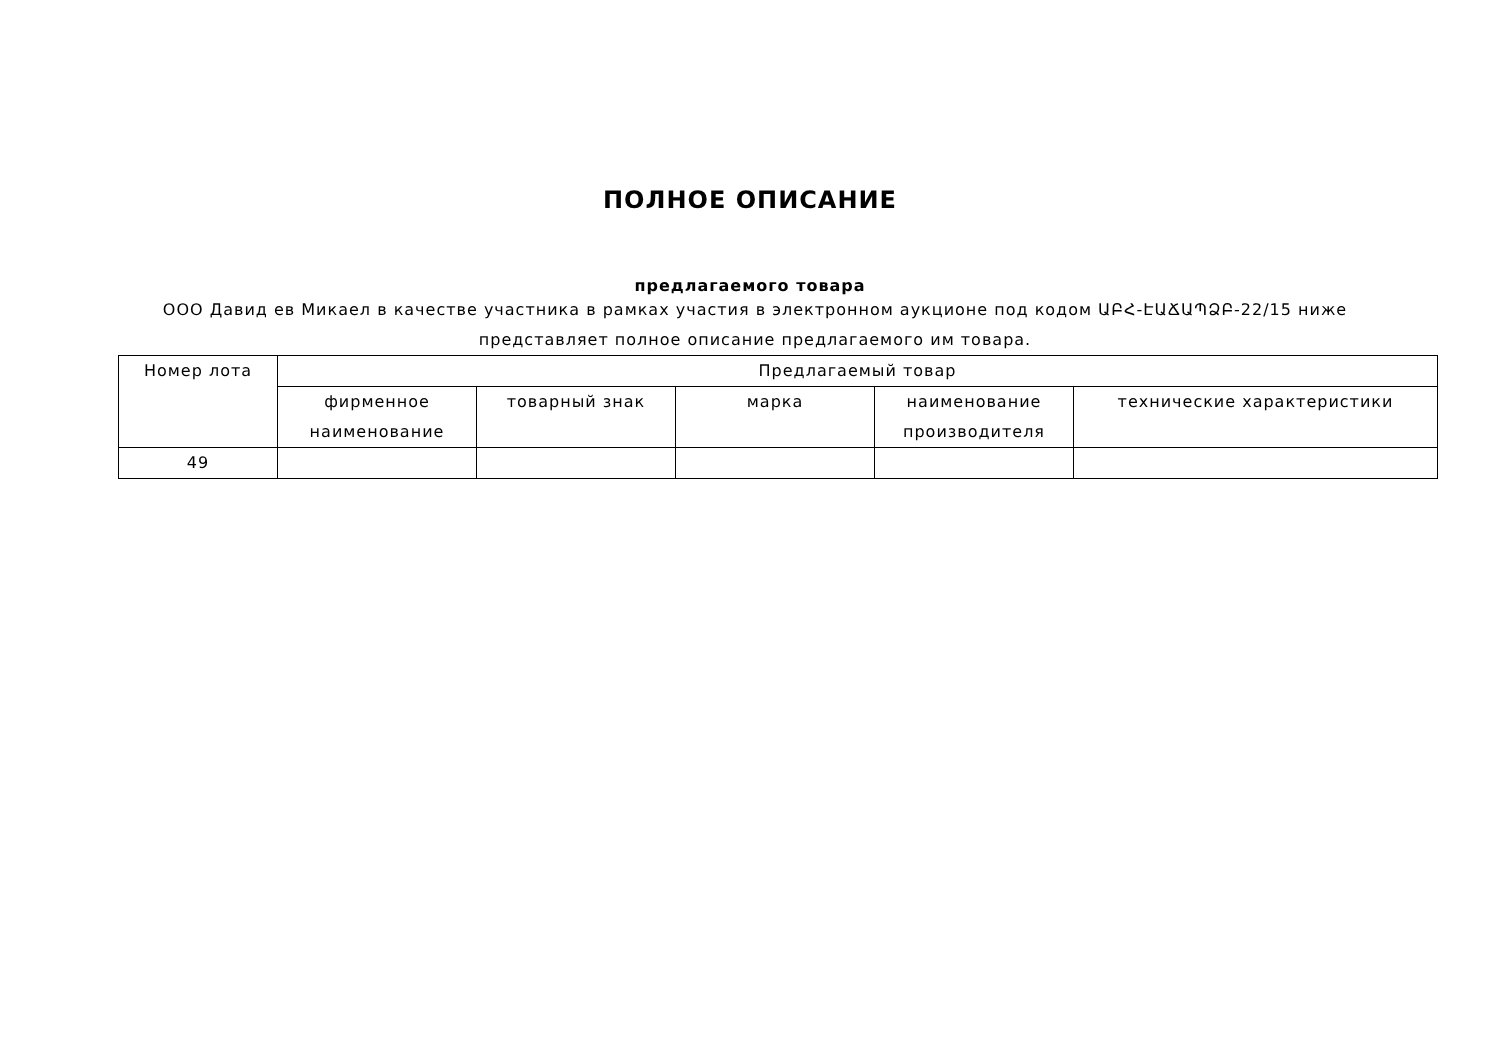ПОЛНОЕ ОПИСАНИЕ
предлагаемого товара
ООО Давид ев Микаел в качестве участника в рамках участия в электронном аукционе под кодом ԱԲՀ-ԷԱՃԱՊՁԲ-22/15 ниже представляет полное описание предлагаемого им товара.
| Номер лота | Предлагаемый товар | | | | |
| --- | --- | --- | --- | --- | --- |
| | фирменное наименование | товарный знак | марка | наименование производителя | технические характеристики |
| 49 | | | | | |